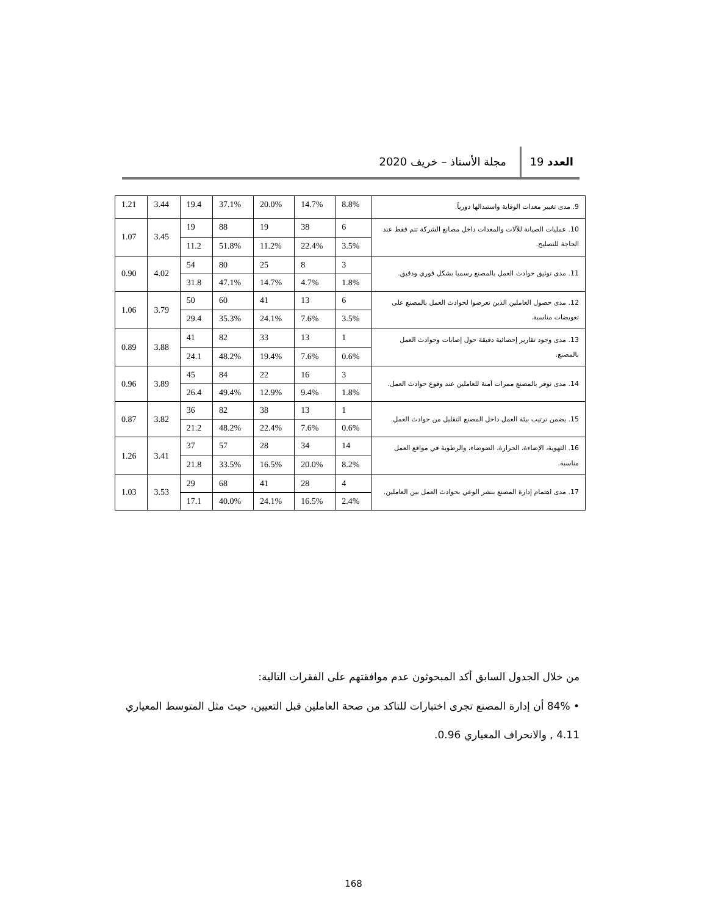العدد 19 مجلة الأستاذ – خريف 2020
| 9. مدى تغيير معدات الوقاية واستبدالها دورياً. | 8.8% | 14.7% | 20.0% | 37.1% | 19.4 | 3.44 | 1.21 |
| 10. عمليات الصيانة للآلات والمعدات داخل مصانع الشركة تتم فقط عند الحاجة للتصليح. | 6 | 38 | 19 | 88 | 19 | 3.45 | 1.07 |
| | 3.5% | 22.4% | 11.2% | 51.8% | 11.2 | | |
| 11. مدى توثيق حوادث العمل بالمصنع رسميا بشكل فوري ودقيق. | 3 | 8 | 25 | 80 | 54 | 4.02 | 0.90 |
| | 1.8% | 4.7% | 14.7% | 47.1% | 31.8 | | |
| 12. مدى حصول العاملين الذين تعرضوا لحوادث العمل بالمصنع على تعويضات مناسبة. | 6 | 13 | 41 | 60 | 50 | 3.79 | 1.06 |
| | 3.5% | 7.6% | 24.1% | 35.3% | 29.4 | | |
| 13. مدى وجود تقارير إحصائية دقيقة حول إصابات وحوادث العمل بالمصنع. | 1 | 13 | 33 | 82 | 41 | 3.88 | 0.89 |
| | 0.6% | 7.6% | 19.4% | 48.2% | 24.1 | | |
| 14. مدى توفر بالمصنع ممرات آمنة للعاملين عند وقوع حوادث العمل. | 3 | 16 | 22 | 84 | 45 | 3.89 | 0.96 |
| | 1.8% | 9.4% | 12.9% | 49.4% | 26.4 | | |
| 15. يضمن ترتيب بيئة العمل داخل المصنع التقليل من حوادث العمل. | 1 | 13 | 38 | 82 | 36 | 3.82 | 0.87 |
| | 0.6% | 7.6% | 22.4% | 48.2% | 21.2 | | |
| 16. التهوية، الإضاءة، الحرارة، الضوضاء، والرطوبة في مواقع العمل مناسبة. | 14 | 34 | 28 | 57 | 37 | 3.41 | 1.26 |
| | 8.2% | 20.0% | 16.5% | 33.5% | 21.8 | | |
| 17. مدى اهتمام إدارة المصنع بنشر الوعي بحوادث العمل بين العاملين. | 4 | 28 | 41 | 68 | 29 | 3.53 | 1.03 |
| | 2.4% | 16.5% | 24.1% | 40.0% | 17.1 | | |
من خلال الجدول السابق أكد المبحوثون عدم موافقتهم على الفقرات التالية:
• 84% أن إدارة المصنع تجرى اختبارات للتاكد من صحة العاملين قبل التعيين، حيث مثل المتوسط المعياري 4.11 , والانحراف المعياري 0.96.
168